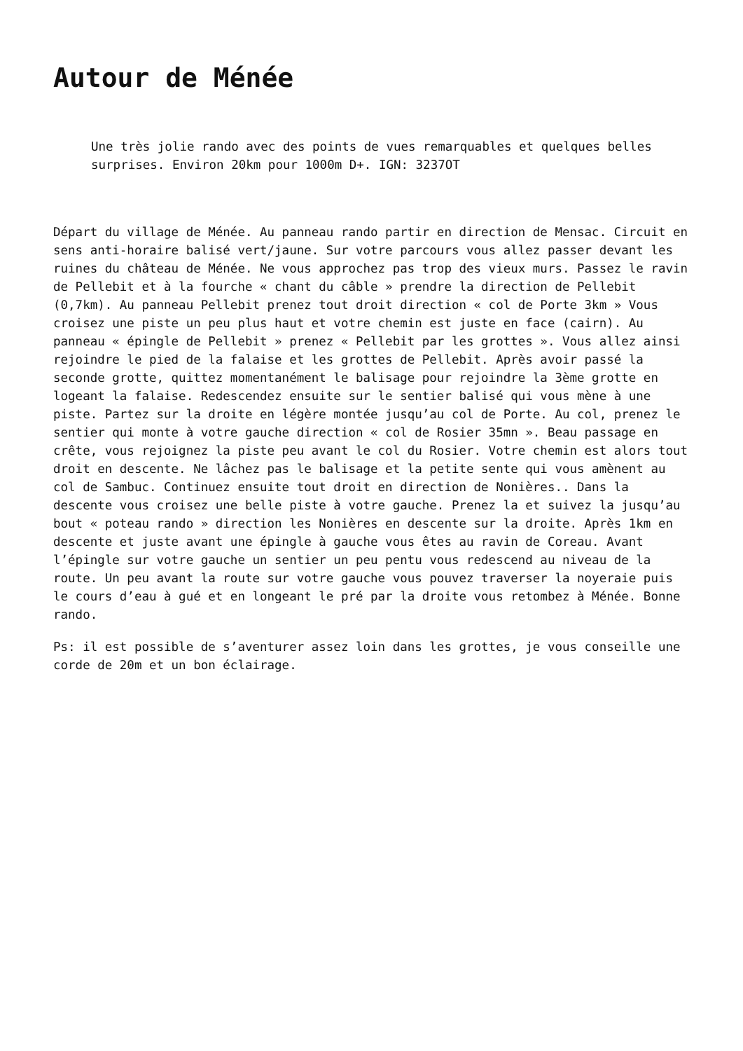Autour de Ménée
Une très jolie rando avec des points de vues remarquables et quelques belles surprises. Environ 20km pour 1000m D+. IGN: 3237OT
Départ du village de Ménée. Au panneau rando partir en direction de Mensac. Circuit en sens anti-horaire balisé vert/jaune. Sur votre parcours vous allez passer devant les ruines du château de Ménée. Ne vous approchez pas trop des vieux murs. Passez le ravin de Pellebit et à la fourche « chant du câble » prendre la direction de Pellebit (0,7km). Au panneau Pellebit prenez tout droit direction « col de Porte 3km » Vous croisez une piste un peu plus haut et votre chemin est juste en face (cairn). Au panneau « épingle de Pellebit » prenez « Pellebit par les grottes ». Vous allez ainsi rejoindre le pied de la falaise et les grottes de Pellebit. Après avoir passé la seconde grotte, quittez momentanément le balisage pour rejoindre la 3ème grotte en logeant la falaise. Redescendez ensuite sur le sentier balisé qui vous mène à une piste. Partez sur la droite en légère montée jusqu’au col de Porte. Au col, prenez le sentier qui monte à votre gauche direction « col de Rosier 35mn ». Beau passage en crête, vous rejoignez la piste peu avant le col du Rosier. Votre chemin est alors tout droit en descente. Ne lâchez pas le balisage et la petite sente qui vous amènent au col de Sambuc. Continuez ensuite tout droit en direction de Nonières.. Dans la descente vous croisez une belle piste à votre gauche. Prenez la et suivez la jusqu’au bout « poteau rando » direction les Nonières en descente sur la droite. Après 1km en descente et juste avant une épingle à gauche vous êtes au ravin de Coreau. Avant l’épingle sur votre gauche un sentier un peu pentu vous redescend au niveau de la route. Un peu avant la route sur votre gauche vous pouvez traverser la noyeraie puis le cours d’eau à gué et en longeant le pré par la droite vous retombez à Ménée. Bonne rando.
Ps: il est possible de s’aventurer assez loin dans les grottes, je vous conseille une corde de 20m et un bon éclairage.